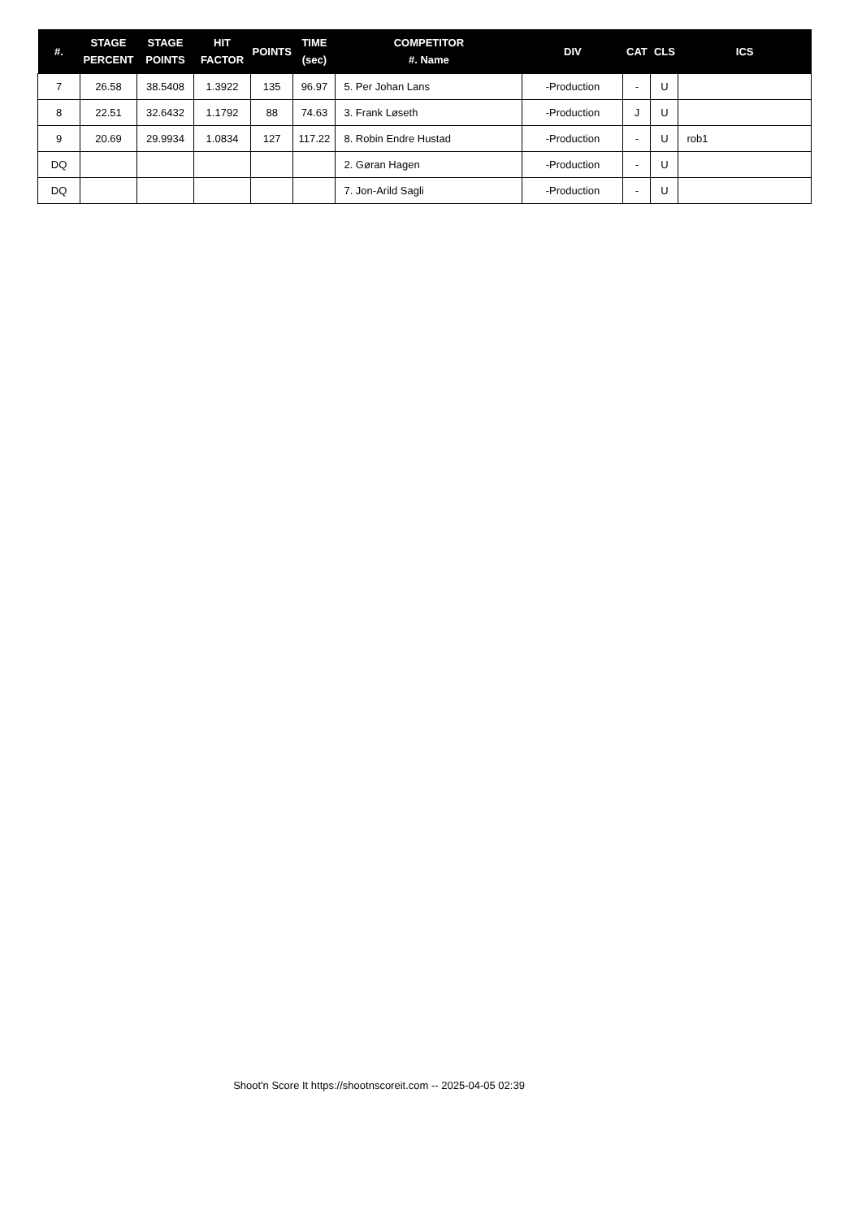| #. | STAGE PERCENT | STAGE POINTS | HIT FACTOR | POINTS | TIME (sec) | COMPETITOR #. Name | DIV | CAT | CLS | ICS |
| --- | --- | --- | --- | --- | --- | --- | --- | --- | --- | --- |
| 7 | 26.58 | 38.5408 | 1.3922 | 135 | 96.97 | 5. Per Johan Lans | -Production | - | U | |
| 8 | 22.51 | 32.6432 | 1.1792 | 88 | 74.63 | 3. Frank Løseth | -Production | J | U | |
| 9 | 20.69 | 29.9934 | 1.0834 | 127 | 117.22 | 8. Robin Endre Hustad | -Production | - | U | rob1 |
| DQ | | | | | | 2. Gøran Hagen | -Production | - | U | |
| DQ | | | | | | 7. Jon-Arild Sagli | -Production | - | U | |
Shoot'n Score It https://shootnscoreit.com -- 2025-04-05 02:39